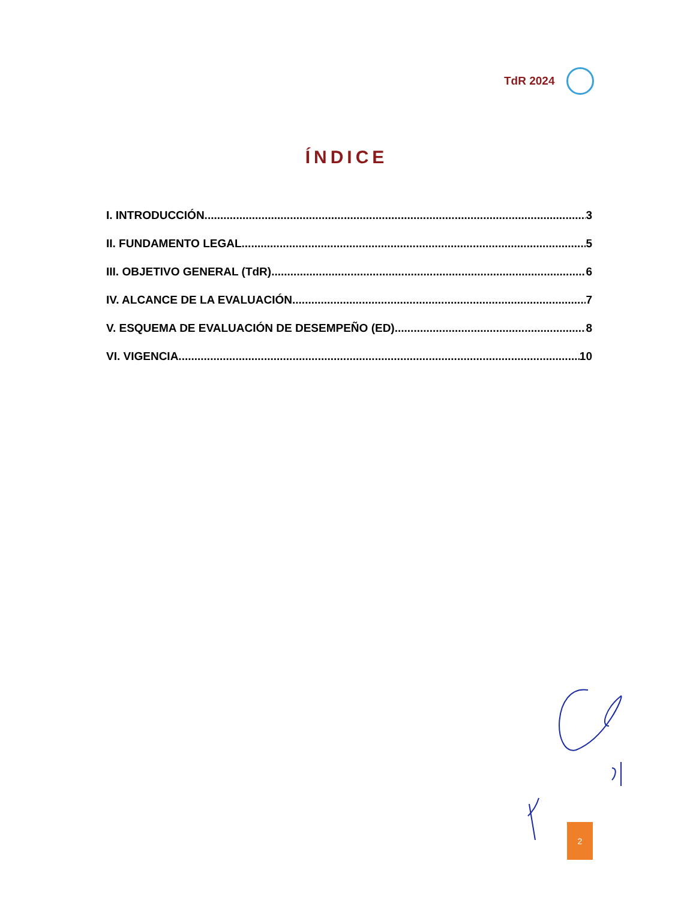TdR 2024
ÍNDICE
I. INTRODUCCIÓN 3
II. FUNDAMENTO LEGAL 5
III. OBJETIVO GENERAL (TdR) 6
IV. ALCANCE DE LA EVALUACIÓN 7
V. ESQUEMA DE EVALUACIÓN DE DESEMPEÑO (ED) 8
VI. VIGENCIA 10
2